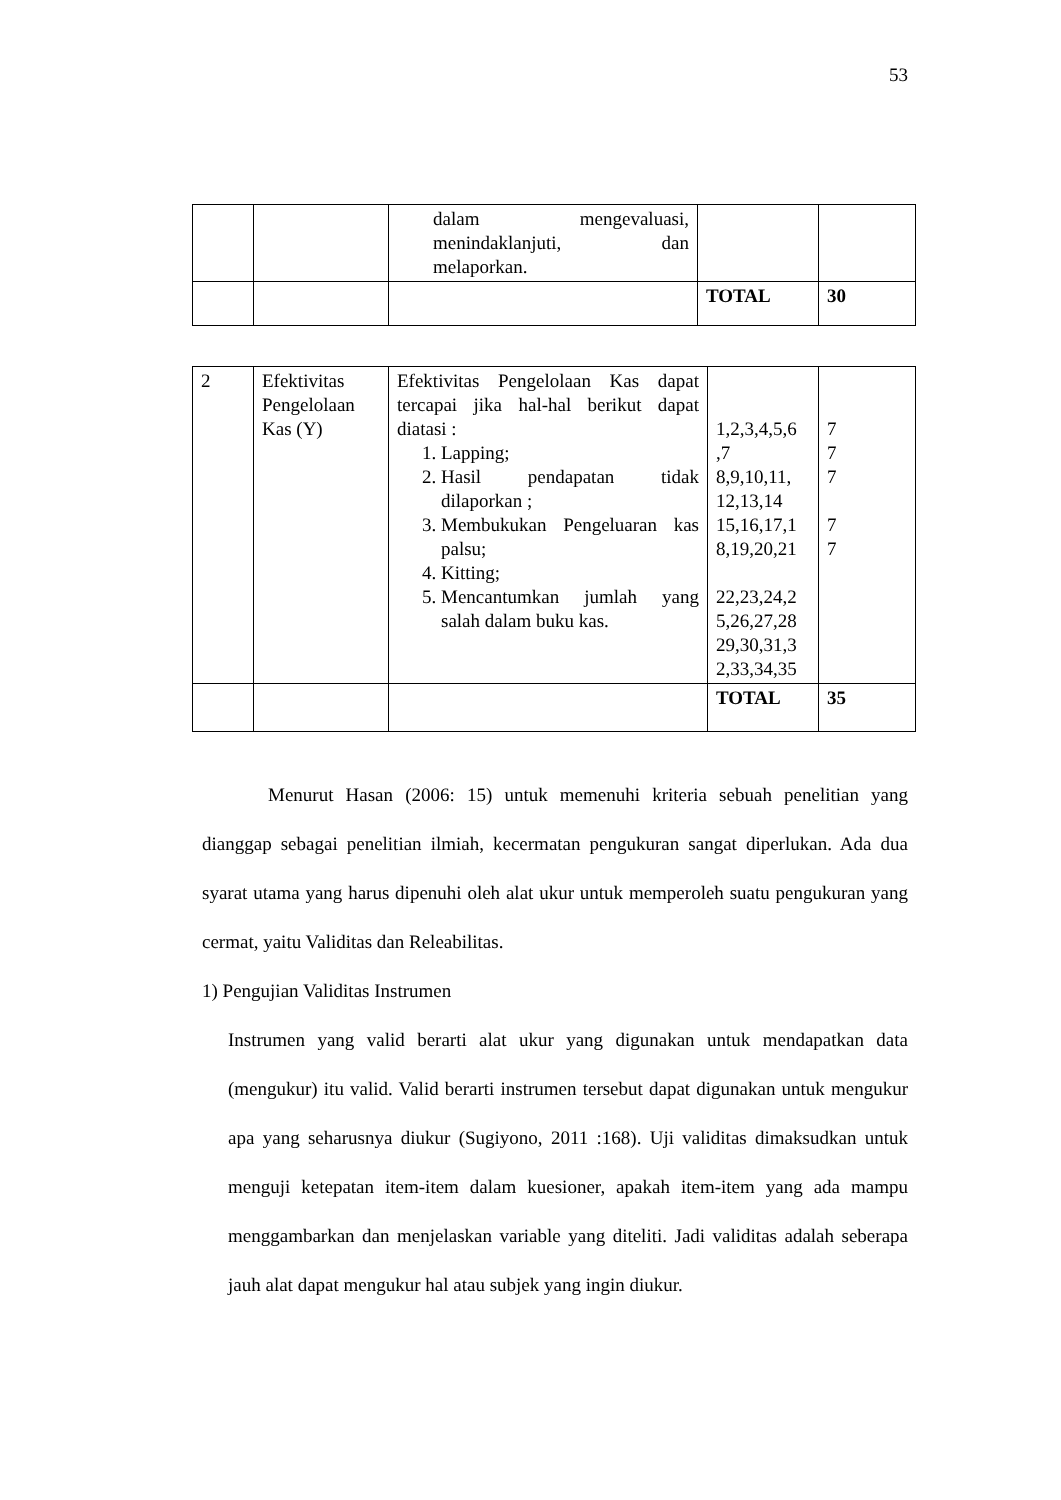53
| | | dalam mengevaluasi, menindaklanjuti, dan melaporkan. | | |
| | | | TOTAL | 30 |
| 2 | Efektivitas Pengelolaan Kas (Y) | Efektivitas Pengelolaan Kas dapat tercapai jika hal-hal berikut dapat diatasi : 1. Lapping; 2. Hasil pendapatan tidak dilaporkan ; 3. Membukukan Pengeluaran kas palsu; 4. Kitting; 5. Mencantumkan jumlah yang salah dalam buku kas. | 1,2,3,4,5,6 ,7 8,9,10,11, 12,13,14 15,16,17,1 8,19,20,21 22,23,24,2 5,26,27,28 29,30,31,3 2,33,34,35 | 7 7 7 7 7 |
| | | | TOTAL | 35 |
Menurut Hasan (2006: 15) untuk memenuhi kriteria sebuah penelitian yang dianggap sebagai penelitian ilmiah, kecermatan pengukuran sangat diperlukan. Ada dua syarat utama yang harus dipenuhi oleh alat ukur untuk memperoleh suatu pengukuran yang cermat, yaitu Validitas dan Releabilitas.
1) Pengujian Validitas Instrumen
Instrumen yang valid berarti alat ukur yang digunakan untuk mendapatkan data (mengukur) itu valid. Valid berarti instrumen tersebut dapat digunakan untuk mengukur apa yang seharusnya diukur (Sugiyono, 2011 :168). Uji validitas dimaksudkan untuk menguji ketepatan item-item dalam kuesioner, apakah item-item yang ada mampu menggambarkan dan menjelaskan variable yang diteliti. Jadi validitas adalah seberapa jauh alat dapat mengukur hal atau subjek yang ingin diukur.